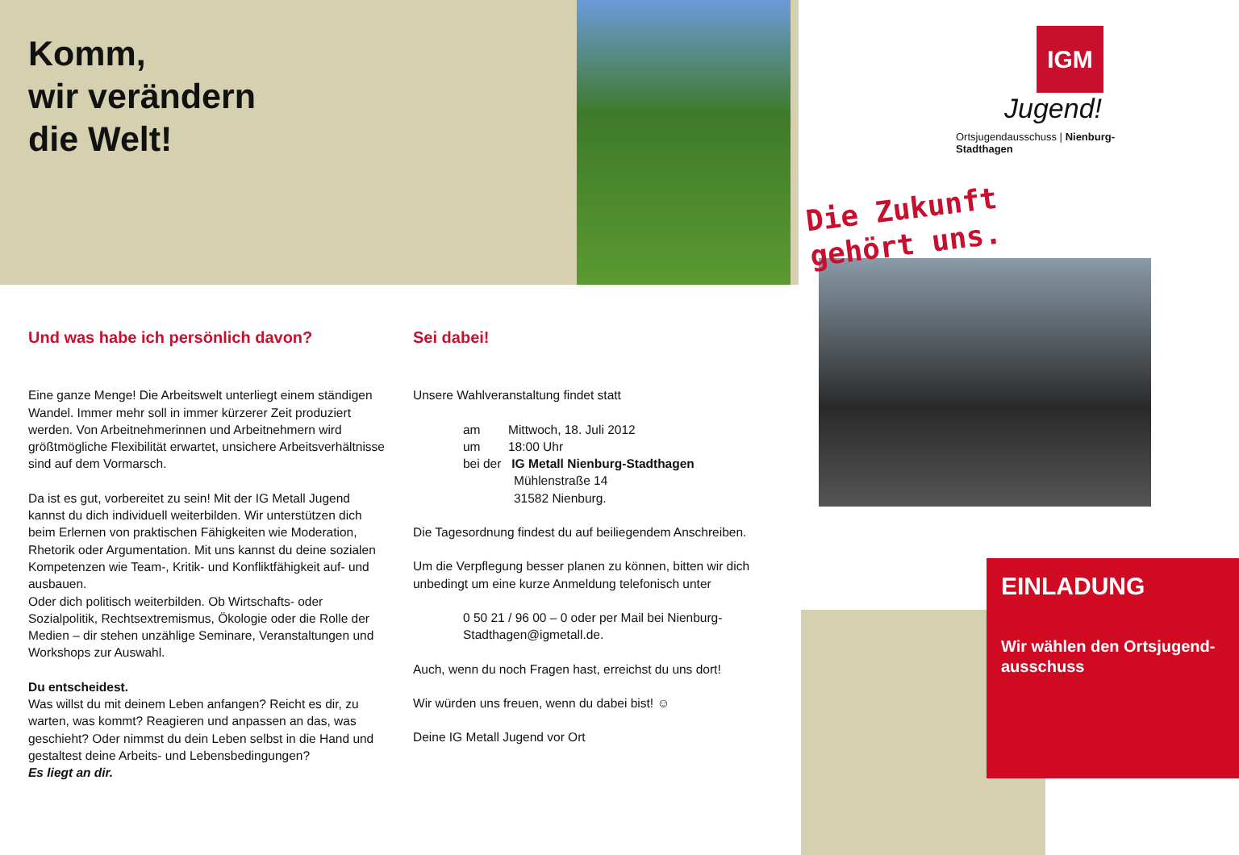Komm,
wir verändern
die Welt!
Und was habe ich persönlich davon?
Eine ganze Menge! Die Arbeitswelt unterliegt einem ständigen Wandel. Immer mehr soll in immer kürzerer Zeit produziert werden. Von Arbeitnehmerinnen und Arbeitnehmern wird größtmögliche Flexibilität erwartet, unsichere Arbeitsverhältnisse sind auf dem Vormarsch.
Da ist es gut, vorbereitet zu sein! Mit der IG Metall Jugend kannst du dich individuell weiterbilden. Wir unterstützen dich beim Erlernen von praktischen Fähigkeiten wie Moderation, Rhetorik oder Argumentation. Mit uns kannst du deine sozialen Kompetenzen wie Team-, Kritik- und Konfliktfähigkeit auf- und ausbauen.
Oder dich politisch weiterbilden. Ob Wirtschafts- oder Sozialpolitik, Rechtsextremismus, Ökologie oder die Rolle der Medien – dir stehen unzählige Seminare, Veranstaltungen und Workshops zur Auswahl.
Du entscheidest.
Was willst du mit deinem Leben anfangen? Reicht es dir, zu warten, was kommt? Reagieren und anpassen an das, was geschieht? Oder nimmst du dein Leben selbst in die Hand und gestaltest deine Arbeits- und Lebensbedingungen?
Es liegt an dir.
Sei dabei!
Unsere Wahlveranstaltung findet statt
am Mittwoch, 18. Juli 2012
um 18:00 Uhr
bei der IG Metall Nienburg-Stadthagen
Mühlenstraße 14
31582 Nienburg.
Die Tagesordnung findest du auf beiliegendem Anschreiben.
Um die Verpflegung besser planen zu können, bitten wir dich unbedingt um eine kurze Anmeldung telefonisch unter
0 50 21 / 96 00 – 0 oder per Mail bei Nienburg-Stadthagen@igmetall.de.
Auch, wenn du noch Fragen hast, erreichst du uns dort!
Wir würden uns freuen, wenn du dabei bist! ☺
Deine IG Metall Jugend vor Ort
IGM
Jugend!
Ortsjugendausschuss | Nienburg-
Stadthagen
Die Zukunft
gehört uns.
EINLADUNG
Wir wählen den Ortsjugend-
ausschuss